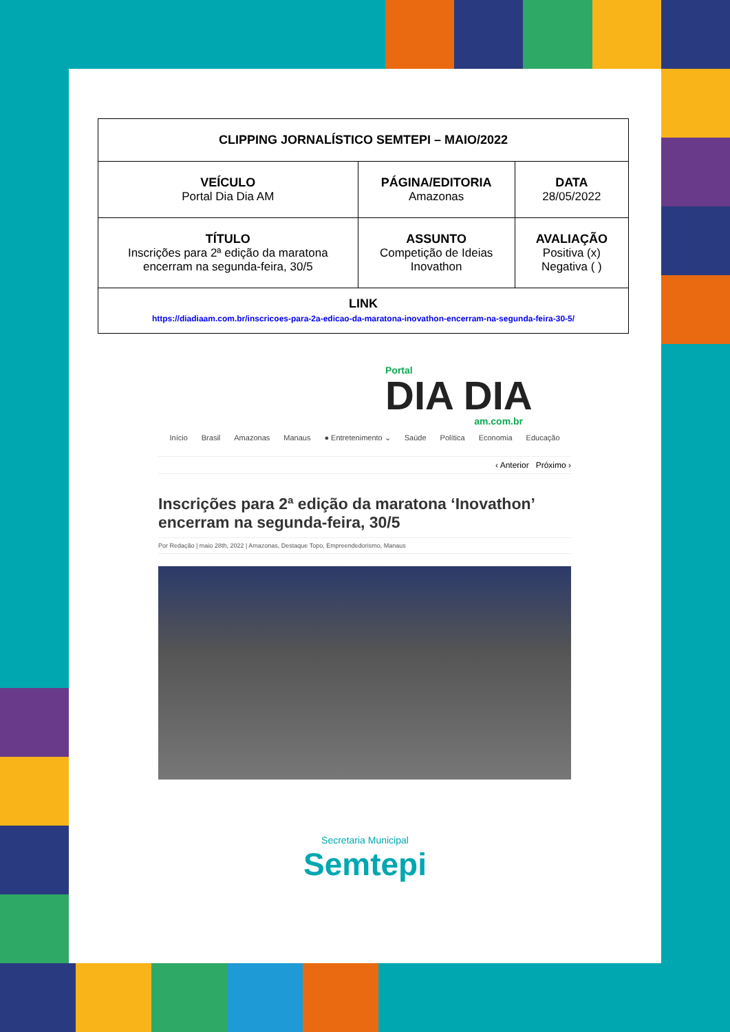| CLIPPING JORNALÍSTICO SEMTEPI – MAIO/2022 | | |
| VEÍCULO Portal Dia Dia AM | PÁGINA/EDITORIA Amazonas | DATA 28/05/2022 |
| TÍTULO Inscrições para 2ª edição da maratona encerram na segunda-feira, 30/5 | ASSUNTO Competição de Ideias Inovathon | AVALIAÇÃO Positiva (x) Negativa ( ) |
| LINK https://diadiaam.com.br/inscricoes-para-2a-edicao-da-maratona-inovathon-encerram-na-segunda-feira-30-5/ | | |
Portal
DIA DIA
am.com.br
Início Brasil Amazonas Manaus ● Entretenimento ⌄ Saúde Política Economia Educação
‹ Anterior Próximo ›
Inscrições para 2ª edição da maratona ‘Inovathon’ encerram na segunda-feira, 30/5
Por Redação | maio 28th, 2022 | Amazonas, Destaque Topo, Empreendedorismo, Manaus
Secretaria Municipal
Semtepi